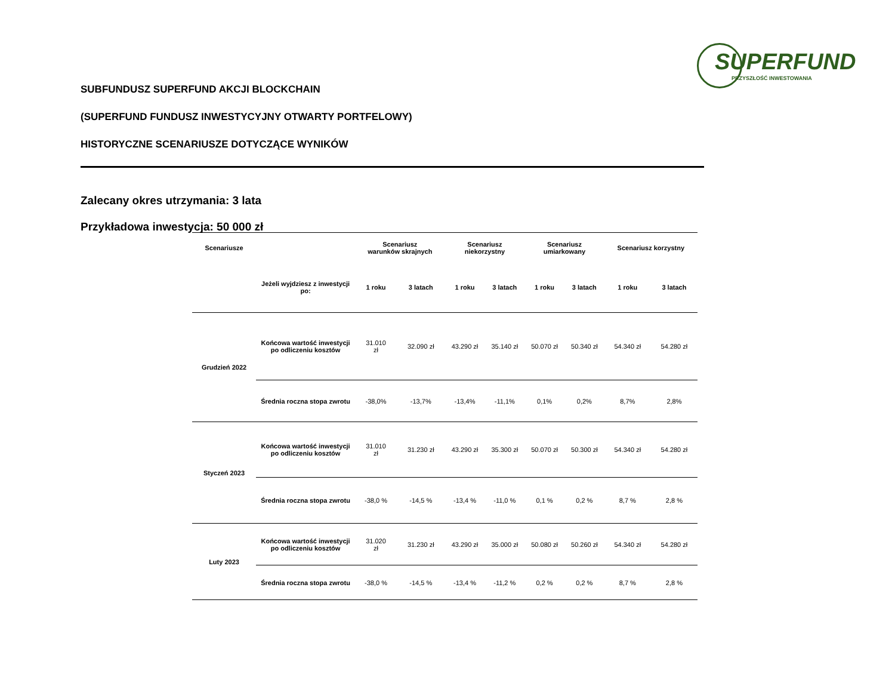SUPERFUND
PRZYSZŁOŚĆ INWESTOWANIA
SUBFUNDUSZ SUPERFUND AKCJI BLOCKCHAIN
(SUPERFUND FUNDUSZ INWESTYCYJNY OTWARTY PORTFELOWY)
HISTORYCZNE SCENARIUSZE DOTYCZĄCE WYNIKÓW
Zalecany okres utrzymania: 3 lata
Przykładowa inwestycja: 50 000 zł
| Scenariusze | | Scenariusz warunków skrajnych | | Scenariusz niekorzystny | | Scenariusz umiarkowany | | Scenariusz korzystny | |
| --- | --- | --- | --- | --- | --- | --- | --- | --- | --- |
| | Jeżeli wyjdziesz z inwestycji po: | 1 roku | 3 latach | 1 roku | 3 latach | 1 roku | 3 latach | 1 roku | 3 latach |
| Grudzień 2022 | Końcowa wartość inwestycji po odliczeniu kosztów | 31.010 zł | 32.090 zł | 43.290 zł | 35.140 zł | 50.070 zł | 50.340 zł | 54.340 zł | 54.280 zł |
| | Średnia roczna stopa zwrotu | -38,0% | -13,7% | -13,4% | -11,1% | 0,1% | 0,2% | 8,7% | 2,8% |
| Styczeń 2023 | Końcowa wartość inwestycji po odliczeniu kosztów | 31.010 zł | 31.230 zł | 43.290 zł | 35.300 zł | 50.070 zł | 50.300 zł | 54.340 zł | 54.280 zł |
| | Średnia roczna stopa zwrotu | -38,0 % | -14,5 % | -13,4 % | -11,0 % | 0,1 % | 0,2 % | 8,7 % | 2,8 % |
| Luty 2023 | Końcowa wartość inwestycji po odliczeniu kosztów | 31.020 zł | 31.230 zł | 43.290 zł | 35.000 zł | 50.080 zł | 50.260 zł | 54.340 zł | 54.280 zł |
| | Średnia roczna stopa zwrotu | -38,0 % | -14,5 % | -13,4 % | -11,2 % | 0,2 % | 0,2 % | 8,7 % | 2,8 % |